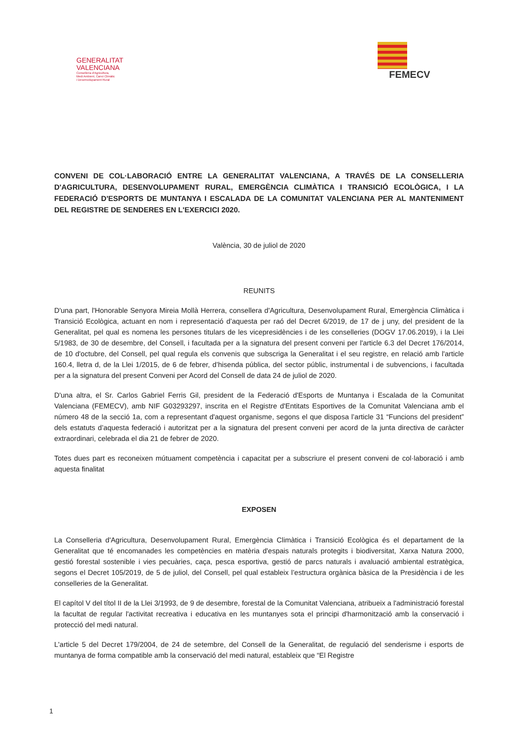GENERALITAT
VALENCIANA
Conselleria d'Agricultura,
Medi Ambient, Canvi Climàtic
i Desenvolupament Rural
FEMECV
CONVENI DE COL·LABORACIÓ ENTRE LA GENERALITAT VALENCIANA, A TRAVÉS DE LA CONSELLERIA D'AGRICULTURA, DESENVOLUPAMENT RURAL, EMERGÈNCIA CLIMÀTICA I TRANSICIÓ ECOLÒGICA, I LA FEDERACIÓ D'ESPORTS DE MUNTANYA I ESCALADA DE LA COMUNITAT VALENCIANA PER AL MANTENIMENT DEL REGISTRE DE SENDERES EN L'EXERCICI 2020.
València, 30 de juliol de 2020
REUNITS
D'una part, l'Honorable Senyora Mireia Mollà Herrera, consellera d'Agricultura, Desenvolupament Rural, Emergència Climàtica i Transició Ecològica, actuant en nom i representació d’aquesta per raó del Decret 6/2019, de 17 de j uny, del president de la Generalitat, pel qual es nomena les persones titulars de les vicepresidències i de les conselleries (DOGV 17.06.2019), i la Llei 5/1983, de 30 de desembre, del Consell, i facultada per a la signatura del present conveni per l'article 6.3 del Decret 176/2014, de 10 d'octubre, del Consell, pel qual regula els convenis que subscriga la Generalitat i el seu registre, en relació amb l'article 160.4, lletra d, de la Llei 1/2015, de 6 de febrer, d’hisenda pública, del sector públic, instrumental i de subvencions, i facultada per a la signatura del present Conveni per Acord del Consell de data 24 de juliol de 2020.
D'una altra, el Sr. Carlos Gabriel Ferris Gil, president de la Federació d'Esports de Muntanya i Escalada de la Comunitat Valenciana (FEMECV), amb NIF G03293297, inscrita en el Registre d'Entitats Esportives de la Comunitat Valenciana amb el número 48 de la secció 1a, com a representant d'aquest organisme, segons el que disposa l’article 31 “Funcions del president” dels estatuts d’aquesta federació i autoritzat per a la signatura del present conveni per acord de la junta directiva de caràcter extraordinari, celebrada el dia 21 de febrer de 2020.
Totes dues part es reconeixen mútuament competència i capacitat per a subscriure el present conveni de col·laboració i amb aquesta finalitat
EXPOSEN
La Conselleria d'Agricultura, Desenvolupament Rural, Emergència Climàtica i Transició Ecològica és el departament de la Generalitat que té encomanades les competències en matèria d'espais naturals protegits i biodiversitat, Xarxa Natura 2000, gestió forestal sostenible i vies pecuàries, caça, pesca esportiva, gestió de parcs naturals i avaluació ambiental estratègica, segons el Decret 105/2019, de 5 de juliol, del Consell, pel qual estableix l’estructura orgànica bàsica de la Presidència i de les conselleries de la Generalitat.
El capítol V del títol II de la Llei 3/1993, de 9 de desembre, forestal de la Comunitat Valenciana, atribueix a l'administració forestal la facultat de regular l'activitat recreativa i educativa en les muntanyes sota el principi d'harmonització amb la conservació i protecció del medi natural.
L'article 5 del Decret 179/2004, de 24 de setembre, del Consell de la Generalitat, de regulació del senderisme i esports de muntanya de forma compatible amb la conservació del medi natural, estableix que “El Registre
1